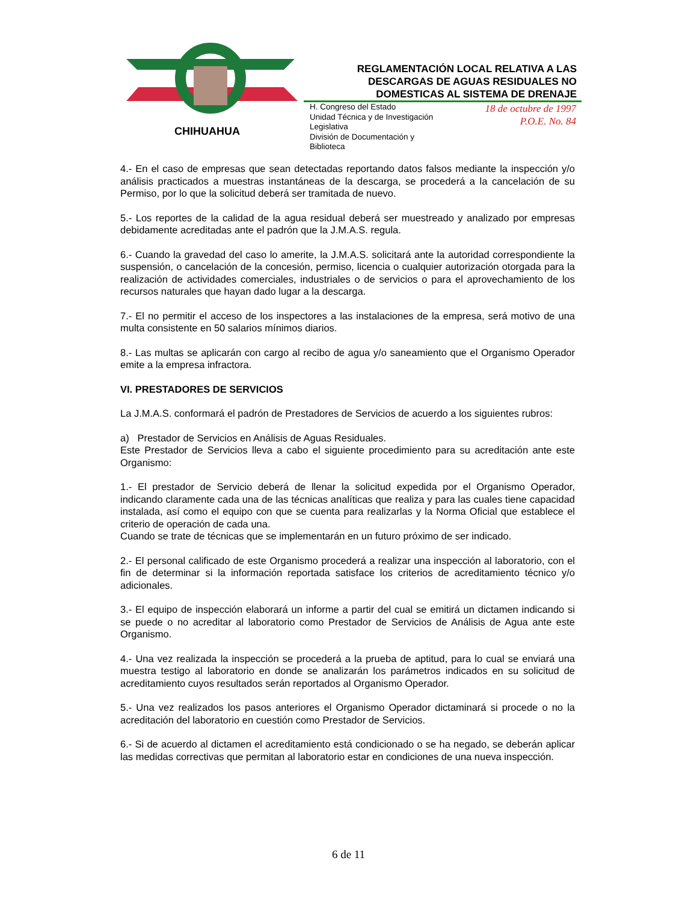CHIHUAHUA
REGLAMENTACIÓN LOCAL RELATIVA A LAS DESCARGAS DE AGUAS RESIDUALES NO DOMESTICAS AL SISTEMA DE DRENAJE
H. Congreso del Estado
Unidad Técnica y de Investigación
Legislativa
División de Documentación y
Biblioteca
18 de octubre de 1997
P.O.E. No. 84
4.- En el caso de empresas que sean detectadas reportando datos falsos mediante la inspección y/o análisis practicados a muestras instantáneas de la descarga, se procederá a la cancelación de su Permiso, por lo que la solicitud deberá ser tramitada de nuevo.
5.- Los reportes de la calidad de la agua residual deberá ser muestreado y analizado por empresas debidamente acreditadas ante el padrón que la J.M.A.S. regula.
6.- Cuando la gravedad del caso lo amerite, la J.M.A.S. solicitará ante la autoridad correspondiente la suspensión, o cancelación de la concesión, permiso, licencia o cualquier autorización otorgada para la realización de actividades comerciales, industriales o de servicios o para el aprovechamiento de los recursos naturales que hayan dado lugar a la descarga.
7.- El no permitir el acceso de los inspectores a las instalaciones de la empresa, será motivo de una multa consistente en 50 salarios mínimos diarios.
8.- Las multas se aplicarán con cargo al recibo de agua y/o saneamiento que el Organismo Operador emite a la empresa infractora.
VI. PRESTADORES DE SERVICIOS
La J.M.A.S. conformará el padrón de Prestadores de Servicios de acuerdo a los siguientes rubros:
a) Prestador de Servicios en Análisis de Aguas Residuales.
Este Prestador de Servicios lleva a cabo el siguiente procedimiento para su acreditación ante este Organismo:
1.- El prestador de Servicio deberá de llenar la solicitud expedida por el Organismo Operador, indicando claramente cada una de las técnicas analíticas que realiza y para las cuales tiene capacidad instalada, así como el equipo con que se cuenta para realizarlas y la Norma Oficial que establece el criterio de operación de cada una.
Cuando se trate de técnicas que se implementarán en un futuro próximo de ser indicado.
2.- El personal calificado de este Organismo procederá a realizar una inspección al laboratorio, con el fin de determinar si la información reportada satisface los criterios de acreditamiento técnico y/o adicionales.
3.- El equipo de inspección elaborará un informe a partir del cual se emitirá un dictamen indicando si se puede o no acreditar al laboratorio como Prestador de Servicios de Análisis de Agua ante este Organismo.
4.- Una vez realizada la inspección se procederá a la prueba de aptitud, para lo cual se enviará una muestra testigo al laboratorio en donde se analizarán los parámetros indicados en su solicitud de acreditamiento cuyos resultados serán reportados al Organismo Operador.
5.- Una vez realizados los pasos anteriores el Organismo Operador dictaminará si procede o no la acreditación del laboratorio en cuestión como Prestador de Servicios.
6.- Si de acuerdo al dictamen el acreditamiento está condicionado o se ha negado, se deberán aplicar las medidas correctivas que permitan al laboratorio estar en condiciones de una nueva inspección.
6 de 11